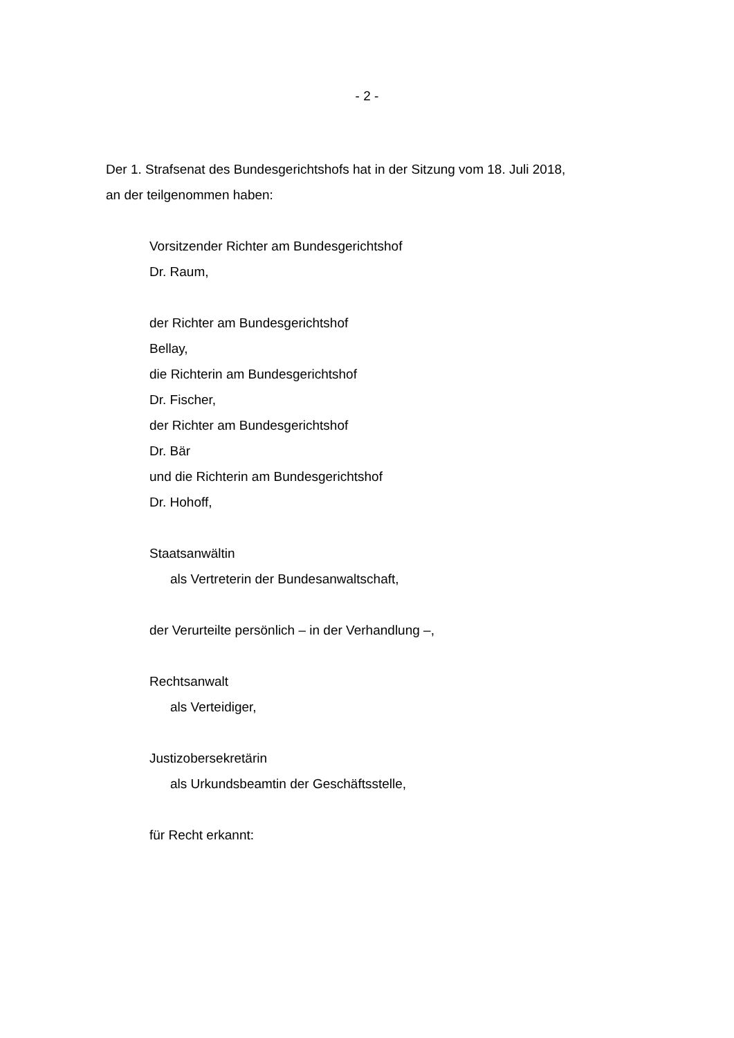- 2 -
Der 1. Strafsenat des Bundesgerichtshofs hat in der Sitzung vom 18. Juli 2018,
an der teilgenommen haben:
Vorsitzender Richter am Bundesgerichtshof
Dr. Raum,
der Richter am Bundesgerichtshof
Bellay,
die Richterin am Bundesgerichtshof
Dr. Fischer,
der Richter am Bundesgerichtshof
Dr. Bär
und die Richterin am Bundesgerichtshof
Dr. Hohoff,
Staatsanwältin
als Vertreterin der Bundesanwaltschaft,
der Verurteilte persönlich – in der Verhandlung –,
Rechtsanwalt
als Verteidiger,
Justizobersekretärin
als Urkundsbeamtin der Geschäftsstelle,
für Recht erkannt: